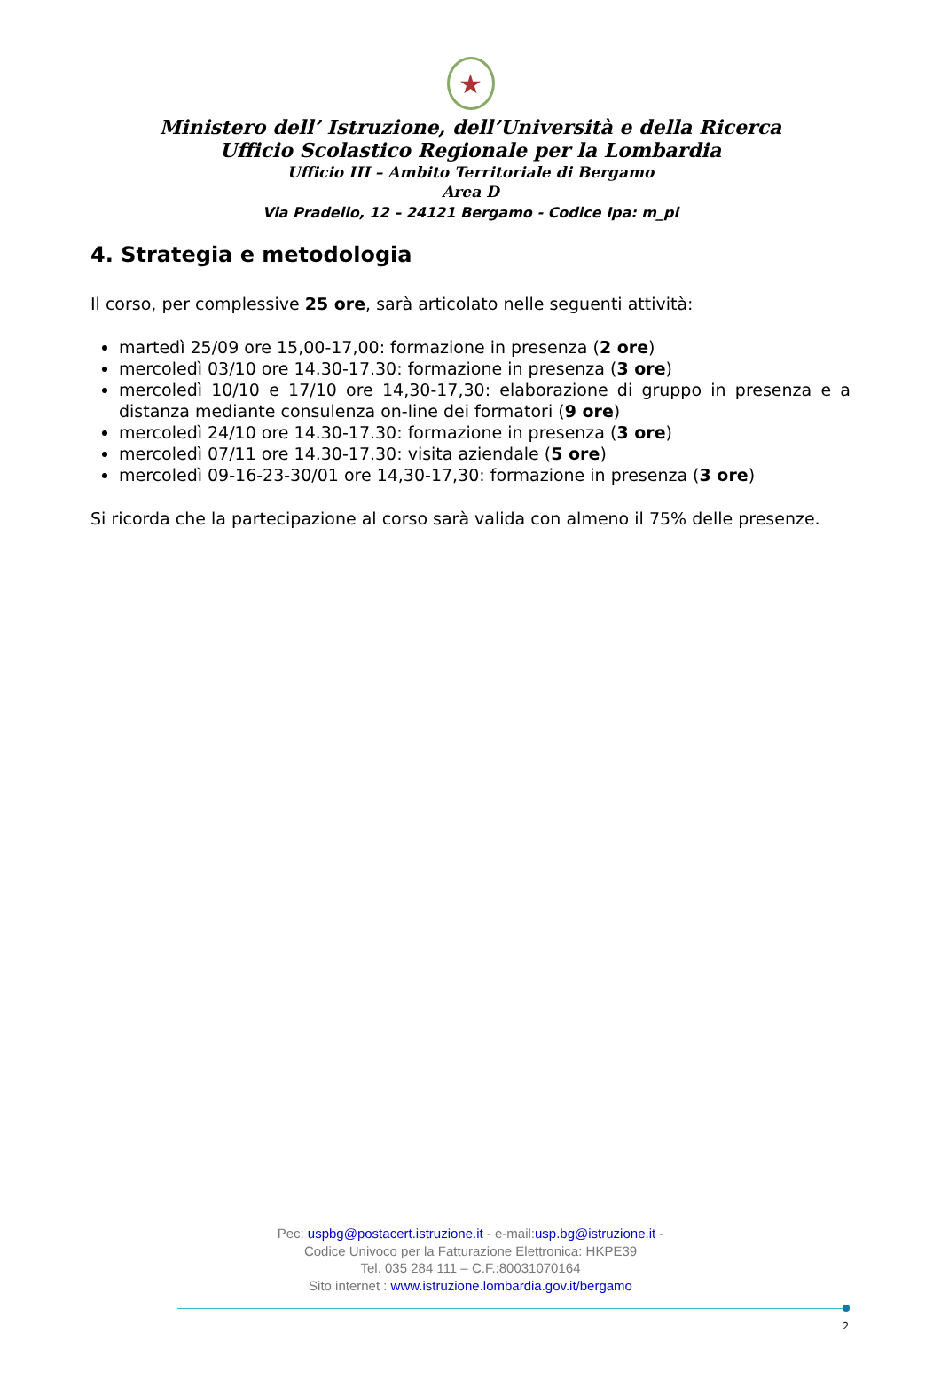★
Ministero dell’ Istruzione, dell’Università e della Ricerca
Ufficio Scolastico Regionale per la Lombardia
Ufficio III – Ambito Territoriale di Bergamo
Area D
Via Pradello, 12 – 24121 Bergamo - Codice Ipa: m_pi
4. Strategia e metodologia
Il corso, per complessive 25 ore, sarà articolato nelle seguenti attività:
martedì 25/09 ore 15,00-17,00: formazione in presenza (2 ore)
mercoledì 03/10 ore 14.30-17.30: formazione in presenza (3 ore)
mercoledì 10/10 e 17/10 ore 14,30-17,30: elaborazione di gruppo in presenza e a distanza mediante consulenza on-line dei formatori (9 ore)
mercoledì 24/10 ore 14.30-17.30: formazione in presenza (3 ore)
mercoledì 07/11 ore 14.30-17.30: visita aziendale (5 ore)
mercoledì 09-16-23-30/01 ore 14,30-17,30: formazione in presenza (3 ore)
Si ricorda che la partecipazione al corso sarà valida con almeno il 75% delle presenze.
Pec: uspbg@postacert.istruzione.it - e-mail:usp.bg@istruzione.it -
Codice Univoco per la Fatturazione Elettronica: HKPE39
Tel. 035 284 111 – C.F.:80031070164
Sito internet : www.istruzione.lombardia.gov.it/bergamo
2